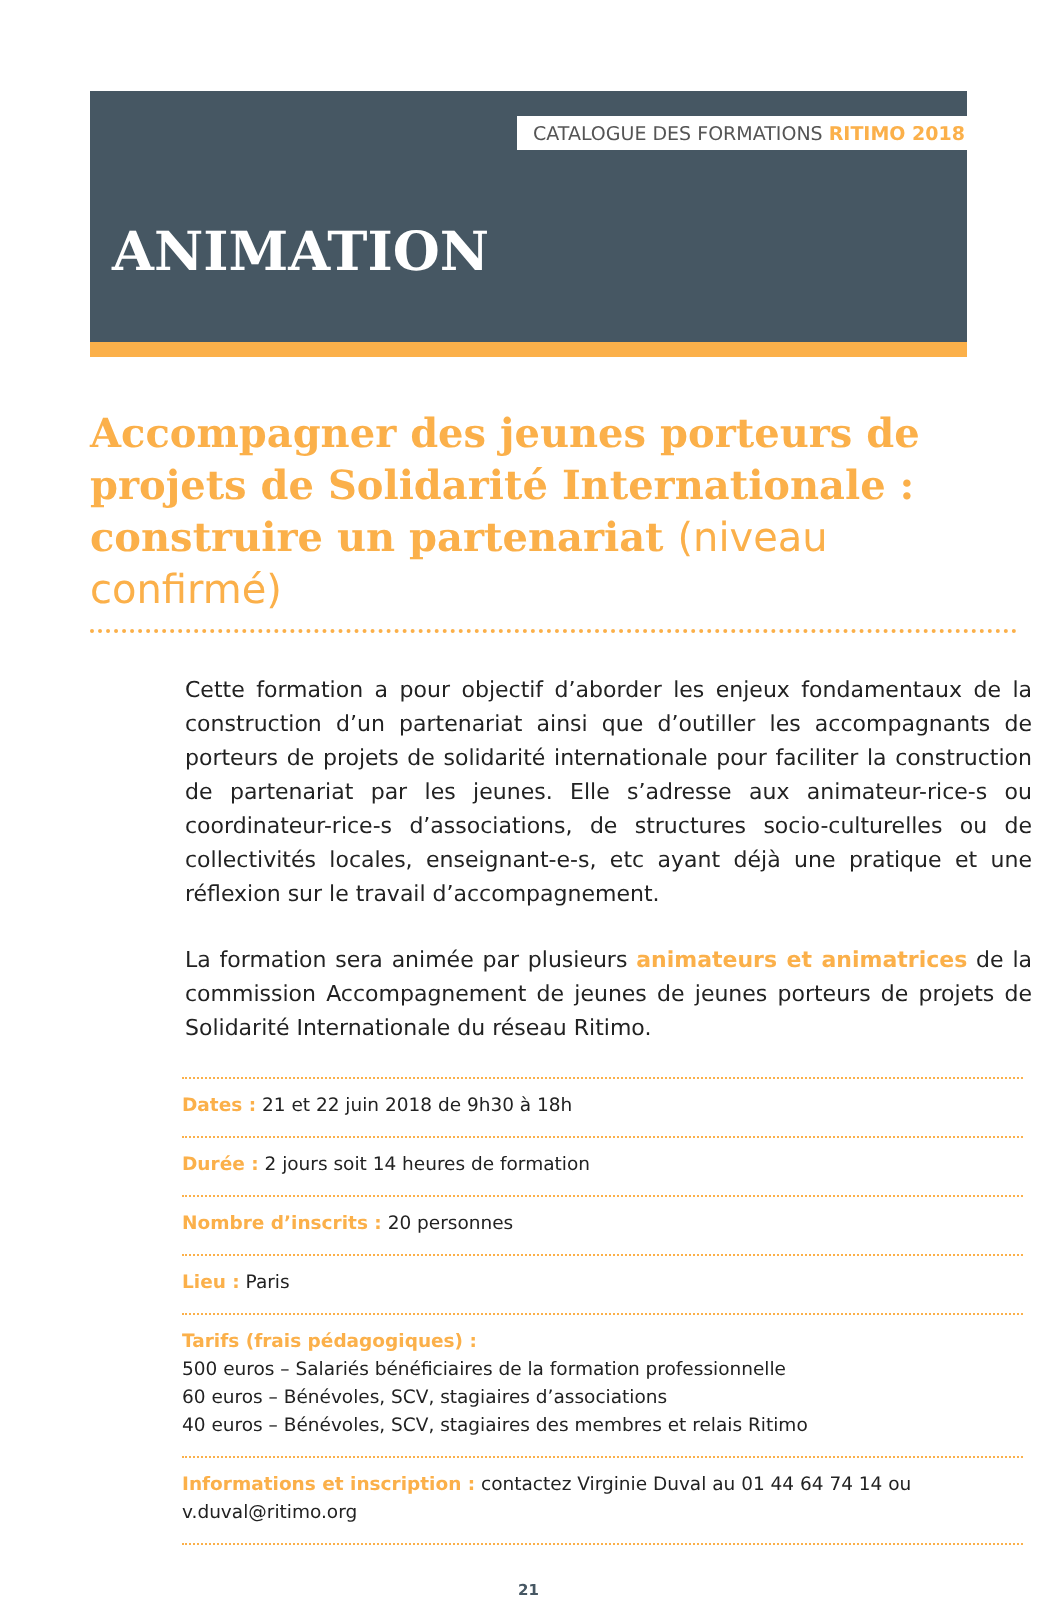CATALOGUE DES FORMATIONS RITIMO 2018
ANIMATION
Accompagner des jeunes porteurs de projets de Solidarité Internationale : construire un partenariat (niveau confirmé)
Cette formation a pour objectif d’aborder les enjeux fondamentaux de la construction d’un partenariat ainsi que d’outiller les accompagnants de porteurs de projets de solidarité internationale pour faciliter la construction de partenariat par les jeunes. Elle s’adresse aux animateur-rice-s ou coordinateur-rice-s d’associations, de structures socio-culturelles ou de collectivités locales, enseignant-e-s, etc ayant déjà une pratique et une réflexion sur le travail d’accompagnement.
La formation sera animée par plusieurs animateurs et animatrices de la commission Accompagnement de jeunes de jeunes porteurs de projets de Solidarité Internationale du réseau Ritimo.
Dates : 21 et 22 juin 2018 de 9h30 à 18h
Durée : 2 jours soit 14 heures de formation
Nombre d’inscrits : 20 personnes
Lieu : Paris
Tarifs (frais pédagogiques) :
500 euros – Salariés bénéficiaires de la formation professionnelle
60 euros – Bénévoles, SCV, stagiaires d’associations
40 euros – Bénévoles, SCV, stagiaires des membres et relais Ritimo
Informations et inscription : contactez Virginie Duval au 01 44 64 74 14 ou v.duval@ritimo.org
21